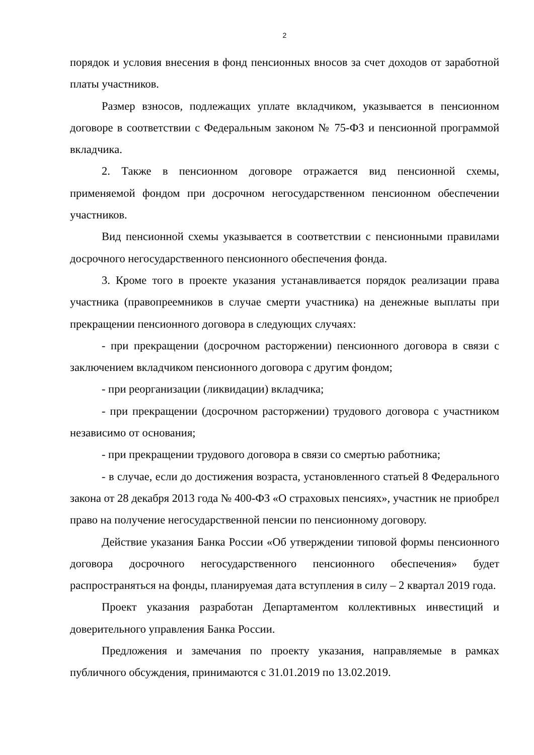2
порядок и условия внесения в фонд пенсионных вносов за счет доходов от заработной платы участников.
Размер взносов, подлежащих уплате вкладчиком, указывается в пенсионном договоре в соответствии с Федеральным законом № 75-ФЗ и пенсионной программой вкладчика.
2. Также в пенсионном договоре отражается вид пенсионной схемы, применяемой фондом при досрочном негосударственном пенсионном обеспечении участников.
Вид пенсионной схемы указывается в соответствии с пенсионными правилами досрочного негосударственного пенсионного обеспечения фонда.
3. Кроме того в проекте указания устанавливается порядок реализации права участника (правопреемников в случае смерти участника) на денежные выплаты при прекращении пенсионного договора в следующих случаях:
- при прекращении (досрочном расторжении) пенсионного договора в связи с заключением вкладчиком пенсионного договора с другим фондом;
- при реорганизации (ликвидации) вкладчика;
- при прекращении (досрочном расторжении) трудового договора с участником независимо от основания;
- при прекращении трудового договора в связи со смертью работника;
- в случае, если до достижения возраста, установленного статьей 8 Федерального закона от 28 декабря 2013 года № 400-ФЗ «О страховых пенсиях», участник не приобрел право на получение негосударственной пенсии по пенсионному договору.
Действие указания Банка России «Об утверждении типовой формы пенсионного договора досрочного негосударственного пенсионного обеспечения» будет распространяться на фонды, планируемая дата вступления в силу – 2 квартал 2019 года.
Проект указания разработан Департаментом коллективных инвестиций и доверительного управления Банка России.
Предложения и замечания по проекту указания, направляемые в рамках публичного обсуждения, принимаются с 31.01.2019 по 13.02.2019.